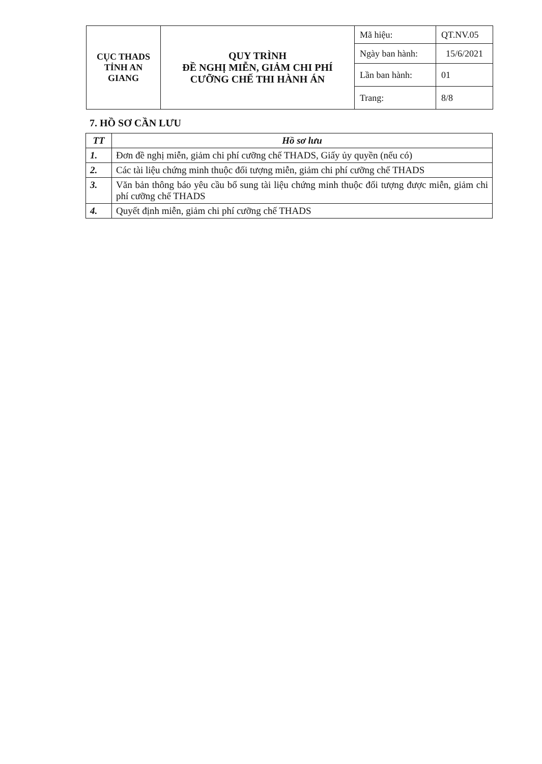| CỤC THADS TỈNH AN GIANG | QUY TRÌNH ĐỀ NGHỊ MIỄN, GIẢM CHI PHÍ CƯỠNG CHẾ THI HÀNH ÁN | Mã hiệu: | QT.NV.05 |
| | | Ngày ban hành: | 15/6/2021 |
| | | Lần ban hành: | 01 |
| | | Trang: | 8/8 |
7. HỒ SƠ CẦN LƯU
| TT | Hồ sơ lưu |
| --- | --- |
| 1. | Đơn đề nghị miễn, giảm chi phí cưỡng chế THADS, Giấy ủy quyền (nếu có) |
| 2. | Các tài liệu chứng minh thuộc đối tượng miễn, giảm chi phí cưỡng chế THADS |
| 3. | Văn bản thông báo yêu cầu bổ sung tài liệu chứng minh thuộc đối tượng được miễn, giảm chi phí cưỡng chế THADS |
| 4. | Quyết định miễn, giảm chi phí cưỡng chế THADS |